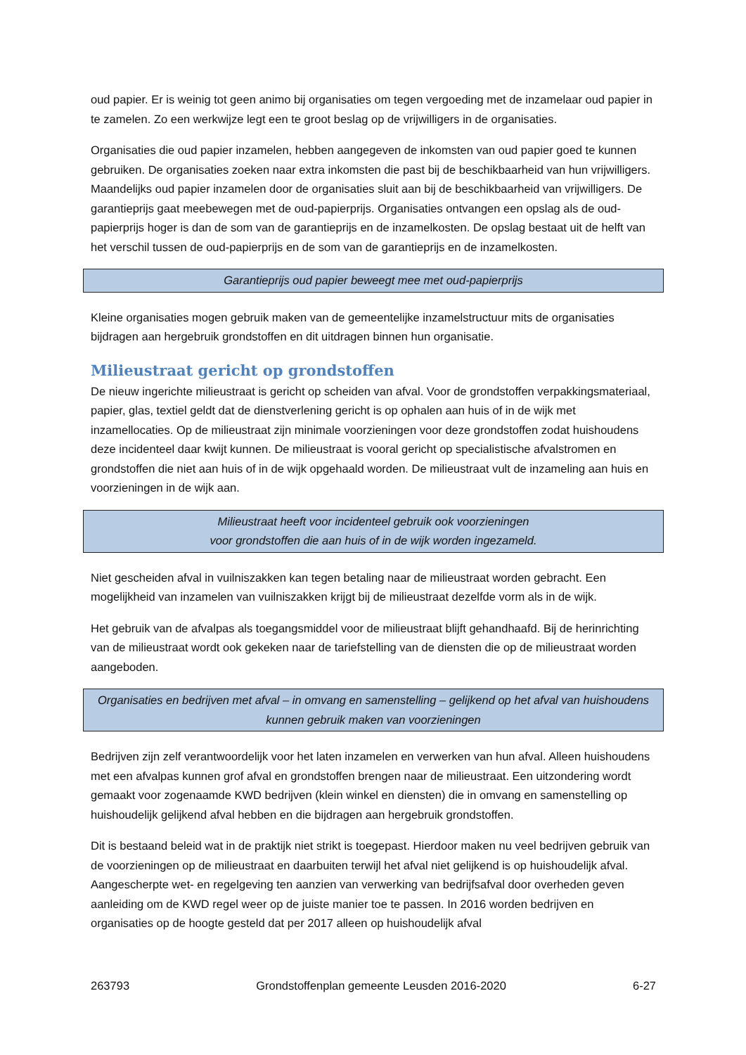oud papier. Er is weinig tot geen animo bij organisaties om tegen vergoeding met de inzamelaar oud papier in te zamelen. Zo een werkwijze legt een te groot beslag op de vrijwilligers in de organisaties.
Organisaties die oud papier inzamelen, hebben aangegeven de inkomsten van oud papier goed te kunnen gebruiken. De organisaties zoeken naar extra inkomsten die past bij de beschikbaarheid van hun vrijwilligers. Maandelijks oud papier inzamelen door de organisaties sluit aan bij de beschikbaarheid van vrijwilligers. De garantieprijs gaat meebewegen met de oud-papierprijs. Organisaties ontvangen een opslag als de oud-papierprijs hoger is dan de som van de garantieprijs en de inzamelkosten. De opslag bestaat uit de helft van het verschil tussen de oud-papierprijs en de som van de garantieprijs en de inzamelkosten.
Garantieprijs oud papier beweegt mee met oud-papierprijs
Kleine organisaties mogen gebruik maken van de gemeentelijke inzamelstructuur mits de organisaties bijdragen aan hergebruik grondstoffen en dit uitdragen binnen hun organisatie.
Milieustraat gericht op grondstoffen
De nieuw ingerichte milieustraat is gericht op scheiden van afval. Voor de grondstoffen verpakkingsmateriaal, papier, glas, textiel geldt dat de dienstverlening gericht is op ophalen aan huis of in de wijk met inzamellocaties. Op de milieustraat zijn minimale voorzieningen voor deze grondstoffen zodat huishoudens deze incidenteel daar kwijt kunnen. De milieustraat is vooral gericht op specialistische afvalstromen en grondstoffen die niet aan huis of in de wijk opgehaald worden. De milieustraat vult de inzameling aan huis en voorzieningen in de wijk aan.
Milieustraat heeft voor incidenteel gebruik ook voorzieningen
voor grondstoffen die aan huis of in de wijk worden ingezameld.
Niet gescheiden afval in vuilniszakken kan tegen betaling naar de milieustraat worden gebracht. Een mogelijkheid van inzamelen van vuilniszakken krijgt bij de milieustraat dezelfde vorm als in de wijk.
Het gebruik van de afvalpas als toegangsmiddel voor de milieustraat blijft gehandhaafd. Bij de herinrichting van de milieustraat wordt ook gekeken naar de tariefstelling van de diensten die op de milieustraat worden aangeboden.
Organisaties en bedrijven met afval – in omvang en samenstelling – gelijkend op het afval van huishoudens kunnen gebruik maken van voorzieningen
Bedrijven zijn zelf verantwoordelijk voor het laten inzamelen en verwerken van hun afval. Alleen huishoudens met een afvalpas kunnen grof afval en grondstoffen brengen naar de milieustraat. Een uitzondering wordt gemaakt voor zogenaamde KWD bedrijven (klein winkel en diensten) die in omvang en samenstelling op huishoudelijk gelijkend afval hebben en die bijdragen aan hergebruik grondstoffen.
Dit is bestaand beleid wat in de praktijk niet strikt is toegepast. Hierdoor maken nu veel bedrijven gebruik van de voorzieningen op de milieustraat en daarbuiten terwijl het afval niet gelijkend is op huishoudelijk afval. Aangescherpte wet- en regelgeving ten aanzien van verwerking van bedrijfsafval door overheden geven aanleiding om de KWD regel weer op de juiste manier toe te passen. In 2016 worden bedrijven en organisaties op de hoogte gesteld dat per 2017 alleen op huishoudelijk afval
263793 Grondstoffenplan gemeente Leusden 2016-2020 6-27